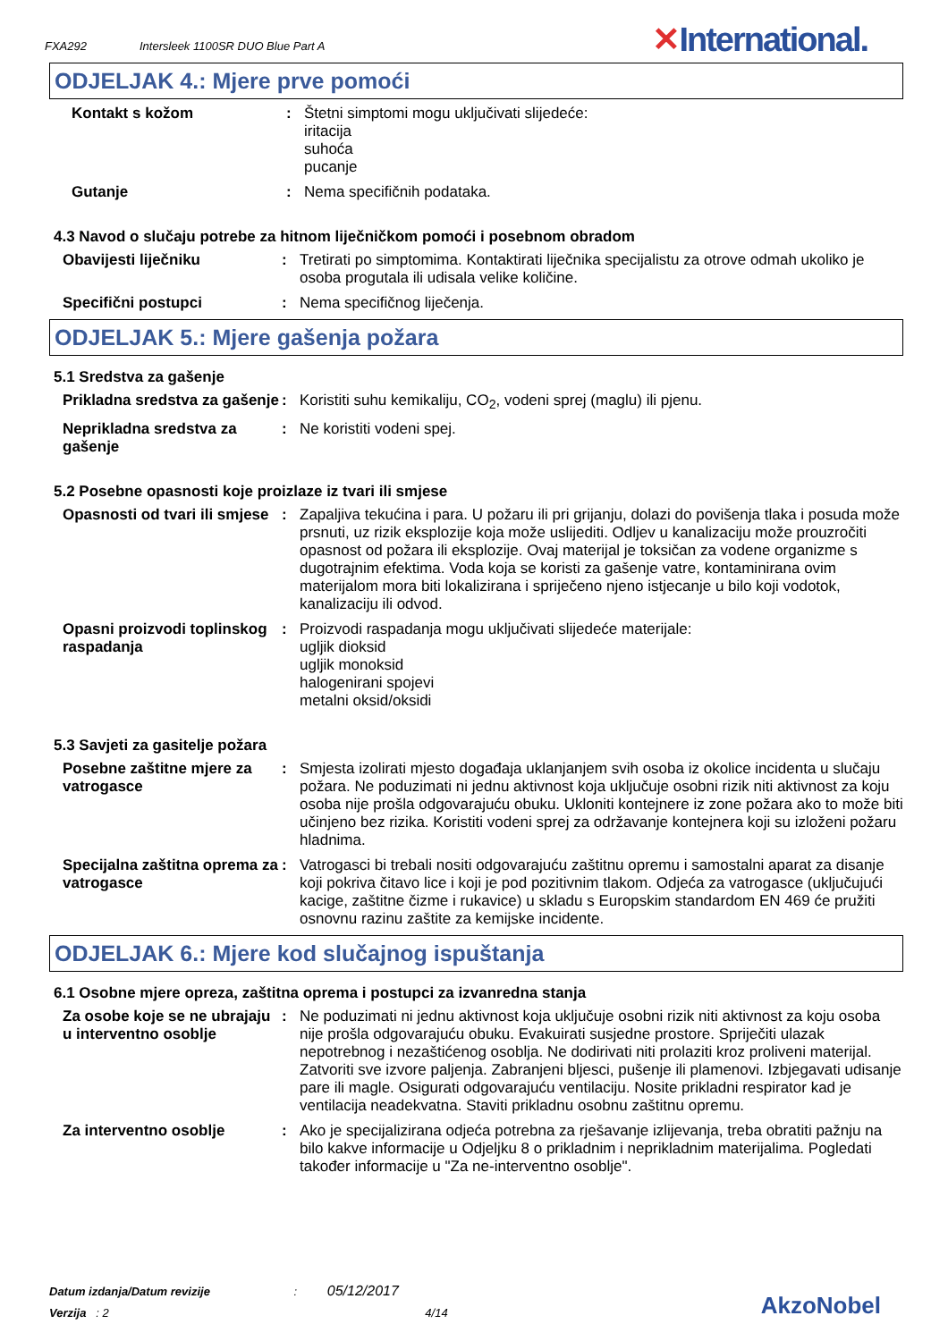FXA292 Intersleek 1100SR DUO Blue Part A
✕International.
ODJELJAK 4.: Mjere prve pomoći
Kontakt s kožom : Štetni simptomi mogu uključivati slijedeće:
iritacija
suhoća
pucanje
Gutanje : Nema specifičnih podataka.
4.3 Navod o slučaju potrebe za hitnom liječničkom pomoći i posebnom obradom
Obavijesti liječniku : Tretirati po simptomima. Kontaktirati liječnika specijalistu za otrove odmah ukoliko je osoba progutala ili udisala velike količine.
Specifični postupci : Nema specifičnog liječenja.
ODJELJAK 5.: Mjere gašenja požara
5.1 Sredstva za gašenje
Prikladna sredstva za gašenje
: Koristiti suhu kemikaliju, CO<sub>2</sub>, vodeni sprej (maglu) ili pjenu.
Neprikladna sredstva za gašenje
: Ne koristiti vodeni spej.
5.2 Posebne opasnosti koje proizlaze iz tvari ili smjese
Opasnosti od tvari ili smjese
: Zapaljiva tekućina i para. U požaru ili pri grijanju, dolazi do povišenja tlaka i posuda može prsnuti, uz rizik eksplozije koja može uslijediti. Odljev u kanalizaciju može prouzročiti opasnost od požara ili eksplozije. Ovaj materijal je toksičan za vodene organizme s dugotrajnim efektima. Voda koja se koristi za gašenje vatre, kontaminirana ovim materijalom mora biti lokalizirana i spriječeno njeno istjecanje u bilo koji vodotok, kanalizaciju ili odvod.
Opasni proizvodi toplinskog raspadanja
: Proizvodi raspadanja mogu uključivati slijedeće materijale:
ugljik dioksid
ugljik monoksid
halogenirani spojevi
metalni oksid/oksidi
5.3 Savjeti za gasitelje požara
Posebne zaštitne mjere za vatrogasce
: Smjesta izolirati mjesto događaja uklanjanjem svih osoba iz okolice incidenta u slučaju požara. Ne poduzimati ni jednu aktivnost koja uključuje osobni rizik niti aktivnost za koju osoba nije prošla odgovarajuću obuku. Ukloniti kontejnere iz zone požara ako to može biti učinjeno bez rizika. Koristiti vodeni sprej za održavanje kontejnera koji su izloženi požaru hladnima.
Specijalna zaštitna oprema za vatrogasce
: Vatrogasci bi trebali nositi odgovarajuću zaštitnu opremu i samostalni aparat za disanje koji pokriva čitavo lice i koji je pod pozitivnim tlakom. Odjeća za vatrogasce (uključujući kacige, zaštitne čizme i rukavice) u skladu s Europskim standardom EN 469 će pružiti osnovnu razinu zaštite za kemijske incidente.
ODJELJAK 6.: Mjere kod slučajnog ispuštanja
6.1 Osobne mjere opreza, zaštitna oprema i postupci za izvanredna stanja
Za osobe koje se ne ubrajaju u interventno osoblje
: Ne poduzimati ni jednu aktivnost koja uključuje osobni rizik niti aktivnost za koju osoba nije prošla odgovarajuću obuku. Evakuirati susjedne prostore. Spriječiti ulazak nepotrebnog i nezaštićenog osoblja. Ne dodirivati niti prolaziti kroz proliveni materijal. Zatvoriti sve izvore paljenja. Zabranjeni bljesci, pušenje ili plamenovi. Izbjegavati udisanje pare ili magle. Osigurati odgovarajuću ventilaciju. Nosite prikladni respirator kad je ventilacija neadekvatna. Staviti prikladnu osobnu zaštitnu opremu.
Za interventno osoblje : Ako je specijalizirana odjeća potrebna za rješavanje izlijevanja, treba obratiti pažnju na bilo kakve informacije u Odjeljku 8 o prikladnim i neprikladnim materijalima. Pogledati također informacije u "Za ne-interventno osoblje".
Datum izdanja/Datum revizije : 05/12/2017
Verzija : 2 4/14
AkzoNobel